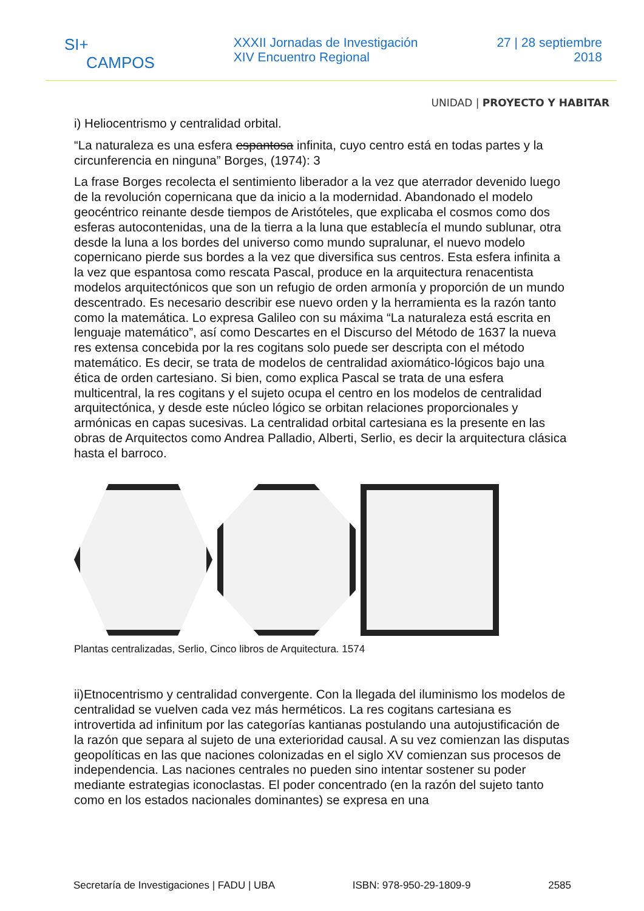SI+
CAMPOS
XXXII Jornadas de Investigación
XIV Encuentro Regional
27 | 28 septiembre
2018
UNIDAD | PROYECTO Y HABITAR
i) Heliocentrismo y centralidad orbital.
“La naturaleza es una esfera espantosa infinita, cuyo centro está en todas partes y la circunferencia en ninguna” Borges, (1974): 3
La frase Borges recolecta el sentimiento liberador a la vez que aterrador devenido luego de la revolución copernicana que da inicio a la modernidad. Abandonado el modelo geocéntrico reinante desde tiempos de Aristóteles, que explicaba el cosmos como dos esferas autocontenidas, una de la tierra a la luna que establecía el mundo sublunar, otra desde la luna a los bordes del universo como mundo supralunar, el nuevo modelo copernicano pierde sus bordes a la vez que diversifica sus centros. Esta esfera infinita a la vez que espantosa como rescata Pascal, produce en la arquitectura renacentista modelos arquitectónicos que son un refugio de orden armonía y proporción de un mundo descentrado. Es necesario describir ese nuevo orden y la herramienta es la razón tanto como la matemática. Lo expresa Galileo con su máxima “La naturaleza está escrita en lenguaje matemático”, así como Descartes en el Discurso del Método de 1637 la nueva res extensa concebida por la res cogitans solo puede ser descripta con el método matemático. Es decir, se trata de modelos de centralidad axiomático-lógicos bajo una ética de orden cartesiano. Si bien, como explica Pascal se trata de una esfera multicentral, la res cogitans y el sujeto ocupa el centro en los modelos de centralidad arquitectónica, y desde este núcleo lógico se orbitan relaciones proporcionales y armónicas en capas sucesivas. La centralidad orbital cartesiana es la presente en las obras de Arquitectos como Andrea Palladio, Alberti, Serlio, es decir la arquitectura clásica hasta el barroco.
Plantas centralizadas, Serlio, Cinco libros de Arquitectura. 1574
ii)Etnocentrismo y centralidad convergente. Con la llegada del iluminismo los modelos de centralidad se vuelven cada vez más herméticos. La res cogitans cartesiana es introvertida ad infinitum por las categorías kantianas postulando una autojustificación de la razón que separa al sujeto de una exterioridad causal. A su vez comienzan las disputas geopolíticas en las que naciones colonizadas en el siglo XV comienzan sus procesos de independencia. Las naciones centrales no pueden sino intentar sostener su poder mediante estrategias iconoclastas. El poder concentrado (en la razón del sujeto tanto como en los estados nacionales dominantes) se expresa en una
Secretaría de Investigaciones | FADU | UBA ISBN: 978-950-29-1809-9 2585